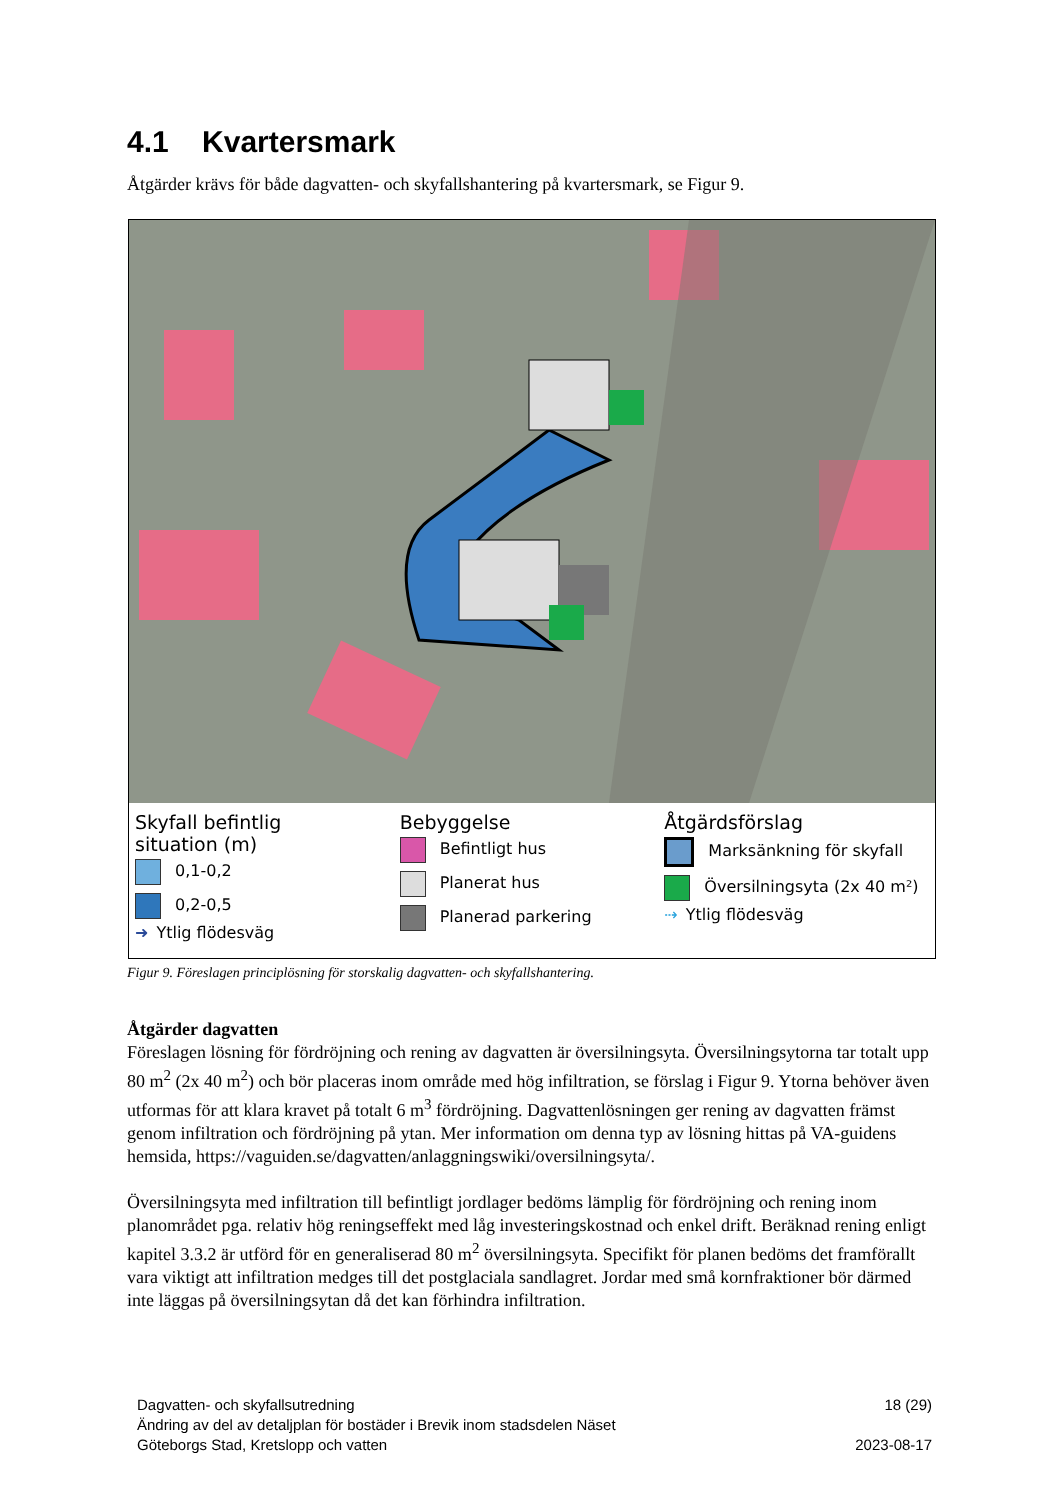4.1 Kvartersmark
Åtgärder krävs för både dagvatten- och skyfallshantering på kvartersmark, se Figur 9.
Skyfall befintlig
situation (m)
0,1-0,2
0,2-0,5
➜ Ytlig flödesväg
Bebyggelse
Befintligt hus
Planerat hus
Planerad parkering
Åtgärdsförslag
Marksänkning för skyfall
Översilningsyta (2x 40 m²)
⇢ Ytlig flödesväg
Figur 9. Föreslagen principlösning för storskalig dagvatten- och skyfallshantering.
Åtgärder dagvatten
Föreslagen lösning för fördröjning och rening av dagvatten är översilningsyta. Översilningsytorna tar totalt upp 80 m<sup>2</sup> (2x 40 m<sup>2</sup>) och bör placeras inom område med hög infiltration, se förslag i Figur 9. Ytorna behöver även utformas för att klara kravet på totalt 6 m<sup>3</sup> fördröjning. Dagvattenlösningen ger rening av dagvatten främst genom infiltration och fördröjning på ytan. Mer information om denna typ av lösning hittas på VA-guidens hemsida, https://vaguiden.se/dagvatten/anlaggningswiki/oversilningsyta/.
Översilningsyta med infiltration till befintligt jordlager bedöms lämplig för fördröjning och rening inom planområdet pga. relativ hög reningseffekt med låg investeringskostnad och enkel drift. Beräknad rening enligt kapitel 3.3.2 är utförd för en generaliserad 80 m<sup>2</sup> översilningsyta. Specifikt för planen bedöms det framförallt vara viktigt att infiltration medges till det postglaciala sandlagret. Jordar med små kornfraktioner bör därmed inte läggas på översilningsytan då det kan förhindra infiltration.
Dagvatten- och skyfallsutredning
Ändring av del av detaljplan för bostäder i Brevik inom stadsdelen Näset
Göteborgs Stad, Kretslopp och vatten
18 (29)
2023-08-17